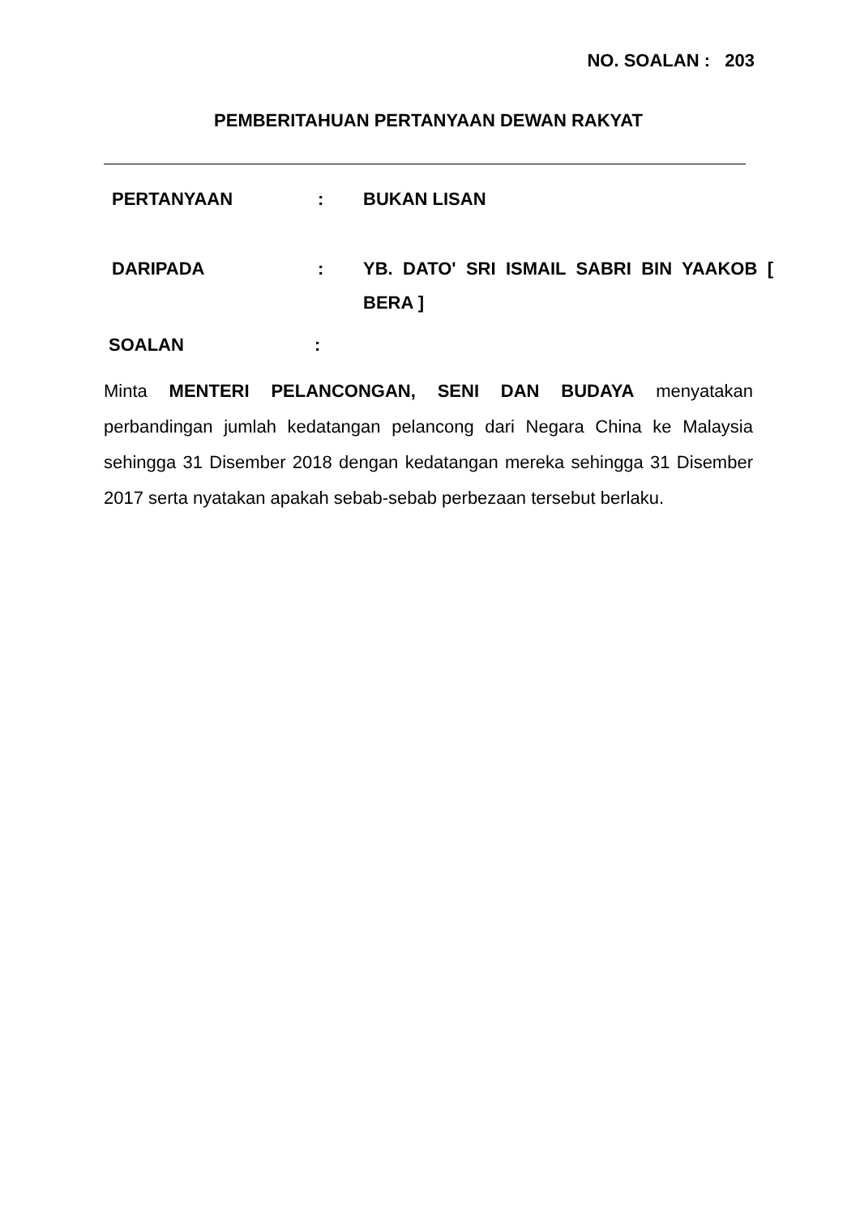NO. SOALAN : 203
PEMBERITAHUAN PERTANYAAN DEWAN RAKYAT
PERTANYAAN : BUKAN LISAN
DARIPADA : YB. DATO' SRI ISMAIL SABRI BIN YAAKOB [ BERA ]
SOALAN :
Minta MENTERI PELANCONGAN, SENI DAN BUDAYA menyatakan perbandingan jumlah kedatangan pelancong dari Negara China ke Malaysia sehingga 31 Disember 2018 dengan kedatangan mereka sehingga 31 Disember 2017 serta nyatakan apakah sebab-sebab perbezaan tersebut berlaku.